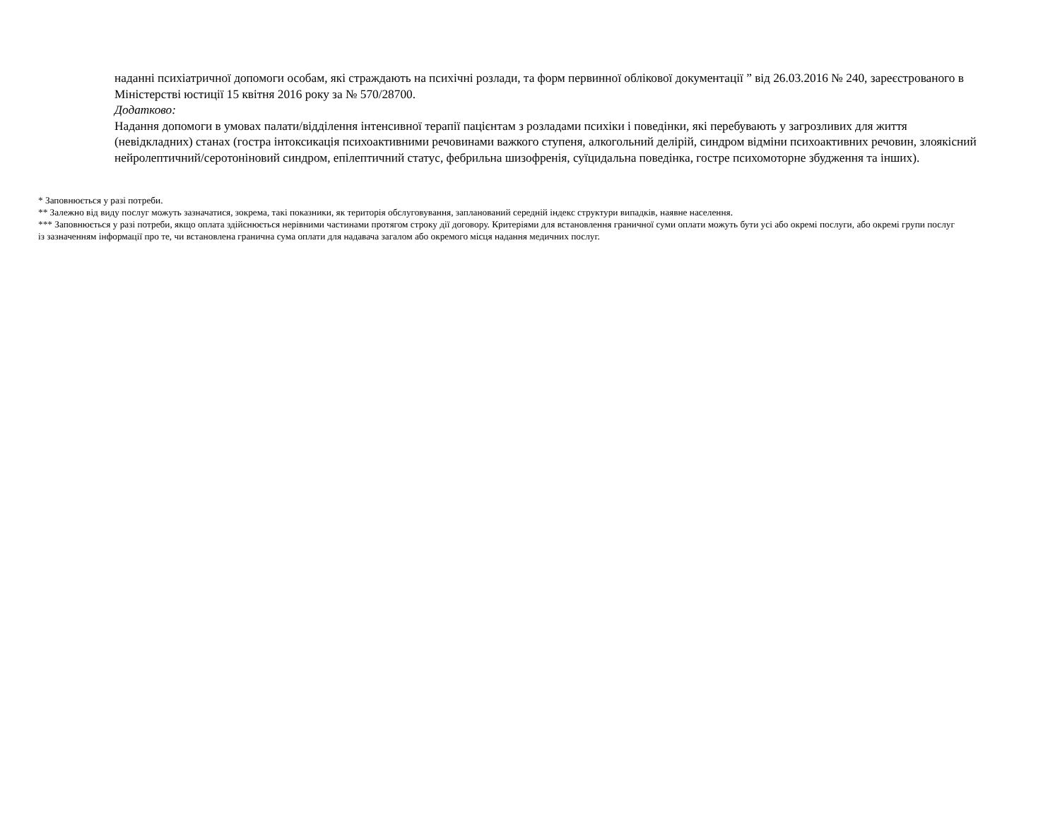наданні психіатричної допомоги особам, які страждають на психічні розлади, та форм первинної облікової документації ” від 26.03.2016 № 240, зареєстрованого в Міністерстві юстиції 15 квітня 2016 року за № 570/28700.
Додатково:
Надання допомоги в умовах палати/відділення інтенсивної терапії пацієнтам з розладами психіки і поведінки, які перебувають у загрозливих для життя (невідкладних) станах (гостра інтоксикація психоактивними речовинами важкого ступеня, алкогольний делірій, синдром відміни психоактивних речовин, злоякісний нейролептичний/серотоніновий синдром, епілептичний статус, фебрильна шизофренія, суїцидальна поведінка, гостре психомоторне збудження та інших).
* Заповнюється у разі потреби.
** Залежно від виду послуг можуть зазначатися, зокрема, такі показники, як територія обслуговування, запланований середній індекс структури випадків, наявне населення.
*** Заповнюється у разі потреби, якщо оплата здійснюється нерівними частинами протягом строку дії договору. Критеріями для встановлення граничної суми оплати можуть бути усі або окремі послуги, або окремі групи послуг із зазначенням інформації про те, чи встановлена гранична сума оплати для надавача загалом або окремого місця надання медичних послуг.